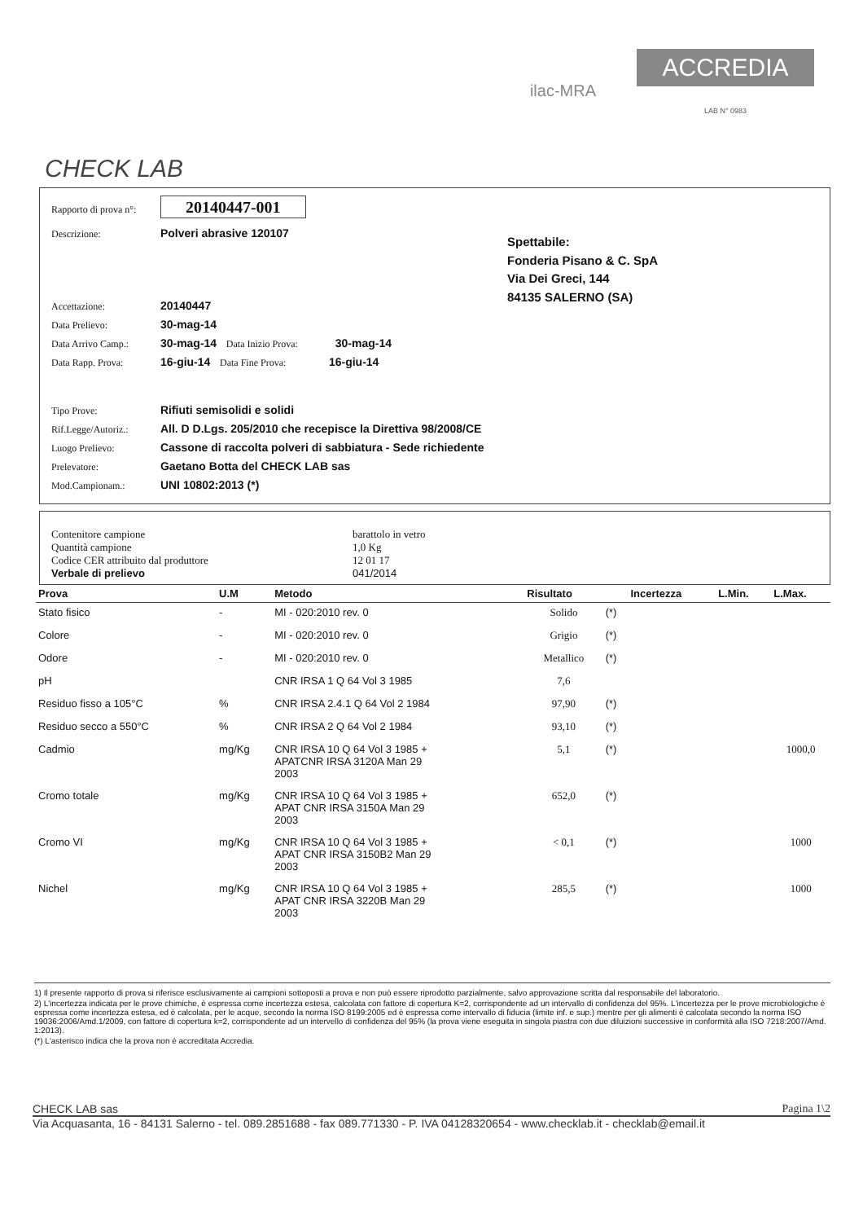CHECK LAB
ilac-MRA
ACCREDIA
LAB N° 0983
Rapporto di prova n°: 20140447-001
Descrizione: Polveri abrasive 120107
Accettazione: 20140447
Data Prelievo: 30-mag-14
Data Arrivo Camp.: 30-mag-14 Data Inizio Prova: 30-mag-14
Data Rapp. Prova: 16-giu-14 Data Fine Prova: 16-giu-14
Spettabile:
Fonderia Pisano & C. SpA
Via Dei Greci, 144
84135 SALERNO (SA)
Tipo Prove: Rifiuti semisolidi e solidi
Rif.Legge/Autoriz.: All. D D.Lgs. 205/2010 che recepisce la Direttiva 98/2008/CE
Luogo Prelievo: Cassone di raccolta polveri di sabbiatura - Sede richiedente
Prelevatore: Gaetano Botta del CHECK LAB sas
Mod.Campionam.: UNI 10802:2013 (*)
Contenitore campione barattolo in vetro
Quantità campione 1,0 Kg
Codice CER attribuito dal produttore 12 01 17
Verbale di prelievo 041/2014
| Prova | U.M | Metodo | Risultato | | Incertezza | L.Min. | L.Max. |
| --- | --- | --- | --- | --- | --- | --- | --- |
| Stato fisico | - | MI - 020:2010 rev. 0 | Solido | (*) | | | |
| Colore | - | MI - 020:2010 rev. 0 | Grigio | (*) | | | |
| Odore | - | MI - 020:2010 rev. 0 | Metallico | (*) | | | |
| pH | | CNR IRSA 1 Q 64 Vol 3 1985 | 7,6 | | | | |
| Residuo fisso a 105°C | % | CNR IRSA 2.4.1 Q 64 Vol 2 1984 | 97,90 | (*) | | | |
| Residuo secco a 550°C | % | CNR IRSA 2 Q 64 Vol 2 1984 | 93,10 | (*) | | | |
| Cadmio | mg/Kg | CNR IRSA 10 Q 64 Vol 3 1985 + APATCNR IRSA 3120A Man 29 2003 | 5,1 | (*) | | | 1000,0 |
| Cromo totale | mg/Kg | CNR IRSA 10 Q 64 Vol 3 1985 + APAT CNR IRSA 3150A Man 29 2003 | 652,0 | (*) | | | |
| Cromo VI | mg/Kg | CNR IRSA 10 Q 64 Vol 3 1985 + APAT CNR IRSA 3150B2 Man 29 2003 | < 0,1 | (*) | | | 1000 |
| Nichel | mg/Kg | CNR IRSA 10 Q 64 Vol 3 1985 + APAT CNR IRSA 3220B Man 29 2003 | 285,5 | (*) | | | 1000 |
1) Il presente rapporto di prova si riferisce esclusivamente ai campioni sottoposti a prova e non può essere riprodotto parzialmente, salvo approvazione scritta dal responsabile del laboratorio.
2) L'incertezza indicata per le prove chimiche, è espressa come incertezza estesa, calcolata con fattore di copertura K=2, corrispondente ad un intervallo di confidenza del 95%. L'incertezza per le prove microbiologiche è espressa come incertezza estesa, ed è calcolata, per le acque, secondo la norma ISO 8199:2005 ed è espressa come intervallo di fiducia (limite inf. e sup.) mentre per gli alimenti è calcolata secondo la norma ISO 19036:2006/Amd.1/2009, con fattore di copertura k=2, corrispondente ad un intervello di confidenza del 95% (la prova viene eseguita in singola piastra con due diluizioni successive in conformità alla ISO 7218:2007/Amd. 1:2013).
(*) L'asterisco indica che la prova non è accreditata Accredia.
CHECK LAB sas Pagina 1\2
Via Acquasanta, 16 - 84131 Salerno - tel. 089.2851688 - fax 089.771330 - P. IVA 04128320654 - www.checklab.it - checklab@email.it